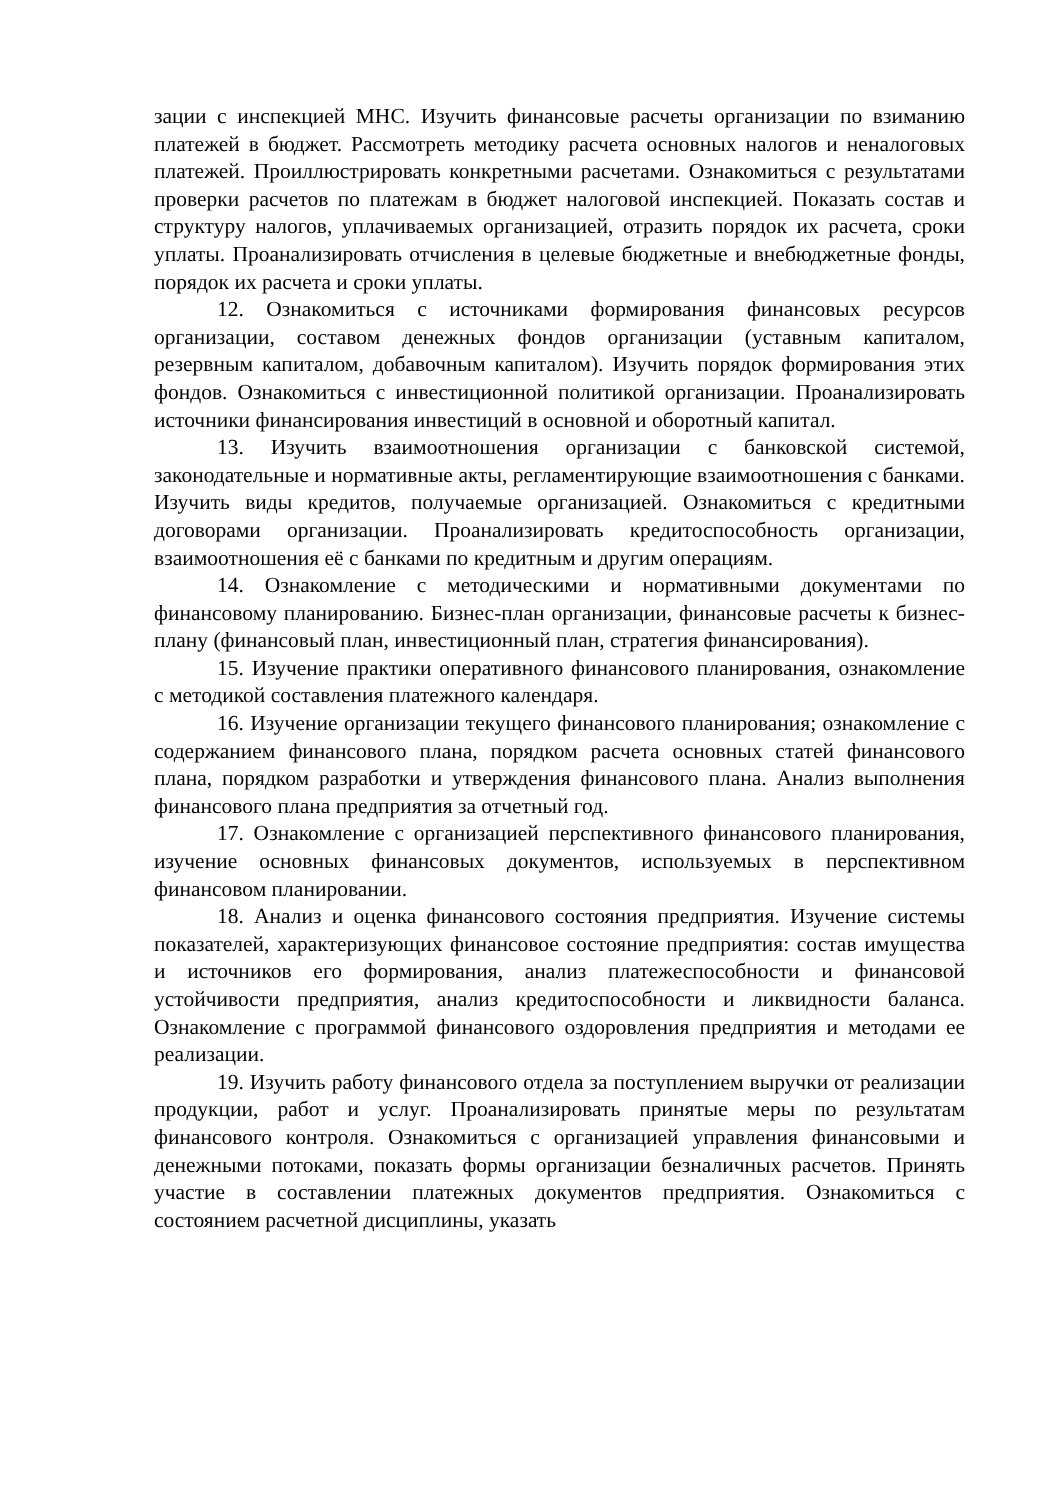зации с инспекцией МНС. Изучить финансовые расчеты организации по взиманию платежей в бюджет. Рассмотреть методику расчета основных налогов и неналоговых платежей. Проиллюстрировать конкретными расчетами. Ознакомиться с результатами проверки расчетов по платежам в бюджет налоговой инспекцией. Показать состав и структуру налогов, уплачиваемых организацией, отразить порядок их расчета, сроки уплаты. Проанализировать отчисления в целевые бюджетные и внебюджетные фонды, порядок их расчета и сроки уплаты.
12. Ознакомиться с источниками формирования финансовых ресурсов организации, составом денежных фондов организации (уставным капиталом, резервным капиталом, добавочным капиталом). Изучить порядок формирования этих фондов. Ознакомиться с инвестиционной политикой организации. Проанализировать источники финансирования инвестиций в основной и оборотный капитал.
13. Изучить взаимоотношения организации с банковской системой, законодательные и нормативные акты, регламентирующие взаимоотношения с банками. Изучить виды кредитов, получаемые организацией. Ознакомиться с кредитными договорами организации. Проанализировать кредитоспособность организации, взаимоотношения её с банками по кредитным и другим операциям.
14. Ознакомление с методическими и нормативными документами по финансовому планированию. Бизнес-план организации, финансовые расчеты к бизнес-плану (финансовый план, инвестиционный план, стратегия финансирования).
15. Изучение практики оперативного финансового планирования, ознакомление с методикой составления платежного календаря.
16. Изучение организации текущего финансового планирования; ознакомление с содержанием финансового плана, порядком расчета основных статей финансового плана, порядком разработки и утверждения финансового плана. Анализ выполнения финансового плана предприятия за отчетный год.
17. Ознакомление с организацией перспективного финансового планирования, изучение основных финансовых документов, используемых в перспективном финансовом планировании.
18. Анализ и оценка финансового состояния предприятия. Изучение системы показателей, характеризующих финансовое состояние предприятия: состав имущества и источников его формирования, анализ платежеспособности и финансовой устойчивости предприятия, анализ кредитоспособности и ликвидности баланса. Ознакомление с программой финансового оздоровления предприятия и методами ее реализации.
19. Изучить работу финансового отдела за поступлением выручки от реализации продукции, работ и услуг. Проанализировать принятые меры по результатам финансового контроля. Ознакомиться с организацией управления финансовыми и денежными потоками, показать формы организации безналичных расчетов. Принять участие в составлении платежных документов предприятия. Ознакомиться с состоянием расчетной дисциплины, указать